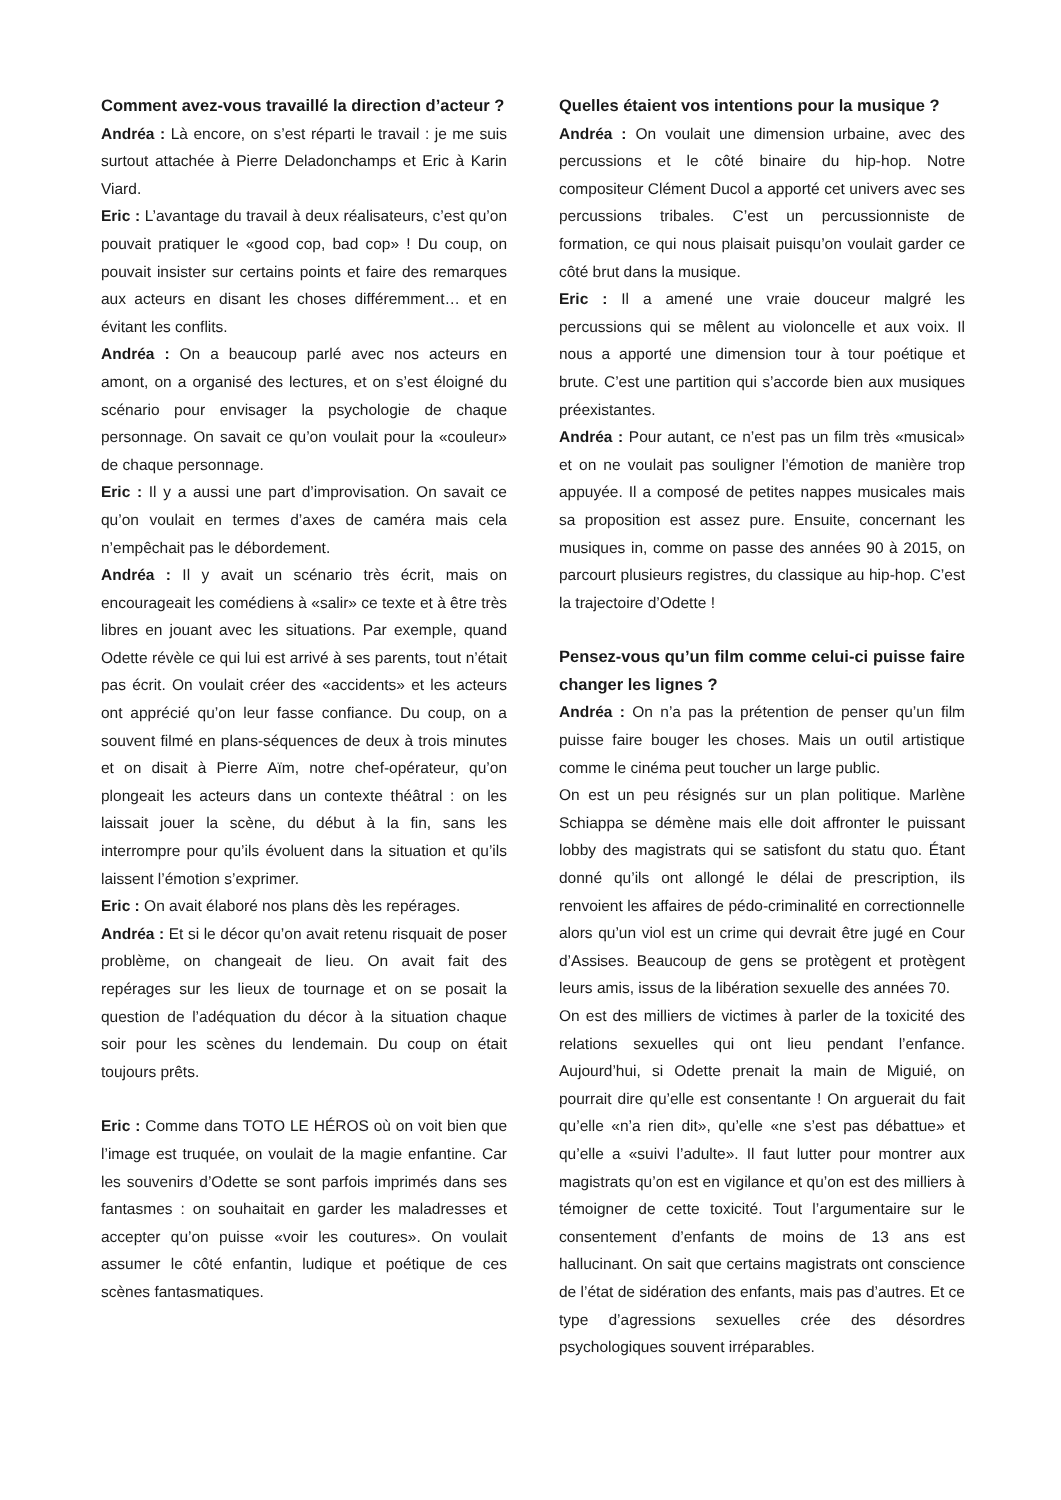Comment avez-vous travaillé la direction d’acteur ?
Andréa : Là encore, on s’est réparti le travail : je me suis surtout attachée à Pierre Deladonchamps et Eric à Karin Viard.
Eric : L’avantage du travail à deux réalisateurs, c’est qu’on pouvait pratiquer le «good cop, bad cop» ! Du coup, on pouvait insister sur certains points et faire des remarques aux acteurs en disant les choses différemment… et en évitant les conflits.
Andréa : On a beaucoup parlé avec nos acteurs en amont, on a organisé des lectures, et on s’est éloigné du scénario pour envisager la psychologie de chaque personnage. On savait ce qu’on voulait pour la «couleur» de chaque personnage.
Eric : Il y a aussi une part d’improvisation. On savait ce qu’on voulait en termes d’axes de caméra mais cela n’empêchait pas le débordement.
Andréa : Il y avait un scénario très écrit, mais on encourageait les comédiens à «salir» ce texte et à être très libres en jouant avec les situations. Par exemple, quand Odette révèle ce qui lui est arrivé à ses parents, tout n’était pas écrit. On voulait créer des «accidents» et les acteurs ont apprécié qu’on leur fasse confiance. Du coup, on a souvent filmé en plans-séquences de deux à trois minutes et on disait à Pierre Aïm, notre chef-opérateur, qu’on plongeait les acteurs dans un contexte théâtral : on les laissait jouer la scène, du début à la fin, sans les interrompre pour qu’ils évoluent dans la situation et qu’ils laissent l’émotion s’exprimer.
Eric : On avait élaboré nos plans dès les repérages.
Andréa : Et si le décor qu’on avait retenu risquait de poser problème, on changeait de lieu. On avait fait des repérages sur les lieux de tournage et on se posait la question de l’adéquation du décor à la situation chaque soir pour les scènes du lendemain. Du coup on était toujours prêts.
Eric : Comme dans TOTO LE HÉROS où on voit bien que l’image est truquée, on voulait de la magie enfantine. Car les souvenirs d’Odette se sont parfois imprimés dans ses fantasmes : on souhaitait en garder les maladresses et accepter qu’on puisse «voir les coutures». On voulait assumer le côté enfantin, ludique et poétique de ces scènes fantasmatiques.
Quelles étaient vos intentions pour la musique ?
Andréa : On voulait une dimension urbaine, avec des percussions et le côté binaire du hip-hop. Notre compositeur Clément Ducol a apporté cet univers avec ses percussions tribales. C’est un percussionniste de formation, ce qui nous plaisait puisqu’on voulait garder ce côté brut dans la musique.
Eric : Il a amené une vraie douceur malgré les percussions qui se mêlent au violoncelle et aux voix. Il nous a apporté une dimension tour à tour poétique et brute. C’est une partition qui s’accorde bien aux musiques préexistantes.
Andréa : Pour autant, ce n’est pas un film très «musical» et on ne voulait pas souligner l’émotion de manière trop appuyée. Il a composé de petites nappes musicales mais sa proposition est assez pure. Ensuite, concernant les musiques in, comme on passe des années 90 à 2015, on parcourt plusieurs registres, du classique au hip-hop. C’est la trajectoire d’Odette !
Pensez-vous qu’un film comme celui-ci puisse faire changer les lignes ?
Andréa : On n’a pas la prétention de penser qu’un film puisse faire bouger les choses. Mais un outil artistique comme le cinéma peut toucher un large public.
On est un peu résignés sur un plan politique. Marlène Schiappa se démène mais elle doit affronter le puissant lobby des magistrats qui se satisfont du statu quo. Étant donné qu’ils ont allongé le délai de prescription, ils renvoient les affaires de pédo-criminalité en correctionnelle alors qu’un viol est un crime qui devrait être jugé en Cour d’Assises. Beaucoup de gens se protègent et protègent leurs amis, issus de la libération sexuelle des années 70.
On est des milliers de victimes à parler de la toxicité des relations sexuelles qui ont lieu pendant l’enfance. Aujourd’hui, si Odette prenait la main de Miguié, on pourrait dire qu’elle est consentante ! On arguerait du fait qu’elle «n’a rien dit», qu’elle «ne s’est pas débattue» et qu’elle a «suivi l’adulte». Il faut lutter pour montrer aux magistrats qu’on est en vigilance et qu’on est des milliers à témoigner de cette toxicité. Tout l’argumentaire sur le consentement d’enfants de moins de 13 ans est hallucinant. On sait que certains magistrats ont conscience de l’état de sidération des enfants, mais pas d’autres. Et ce type d’agressions sexuelles crée des désordres psychologiques souvent irréparables.